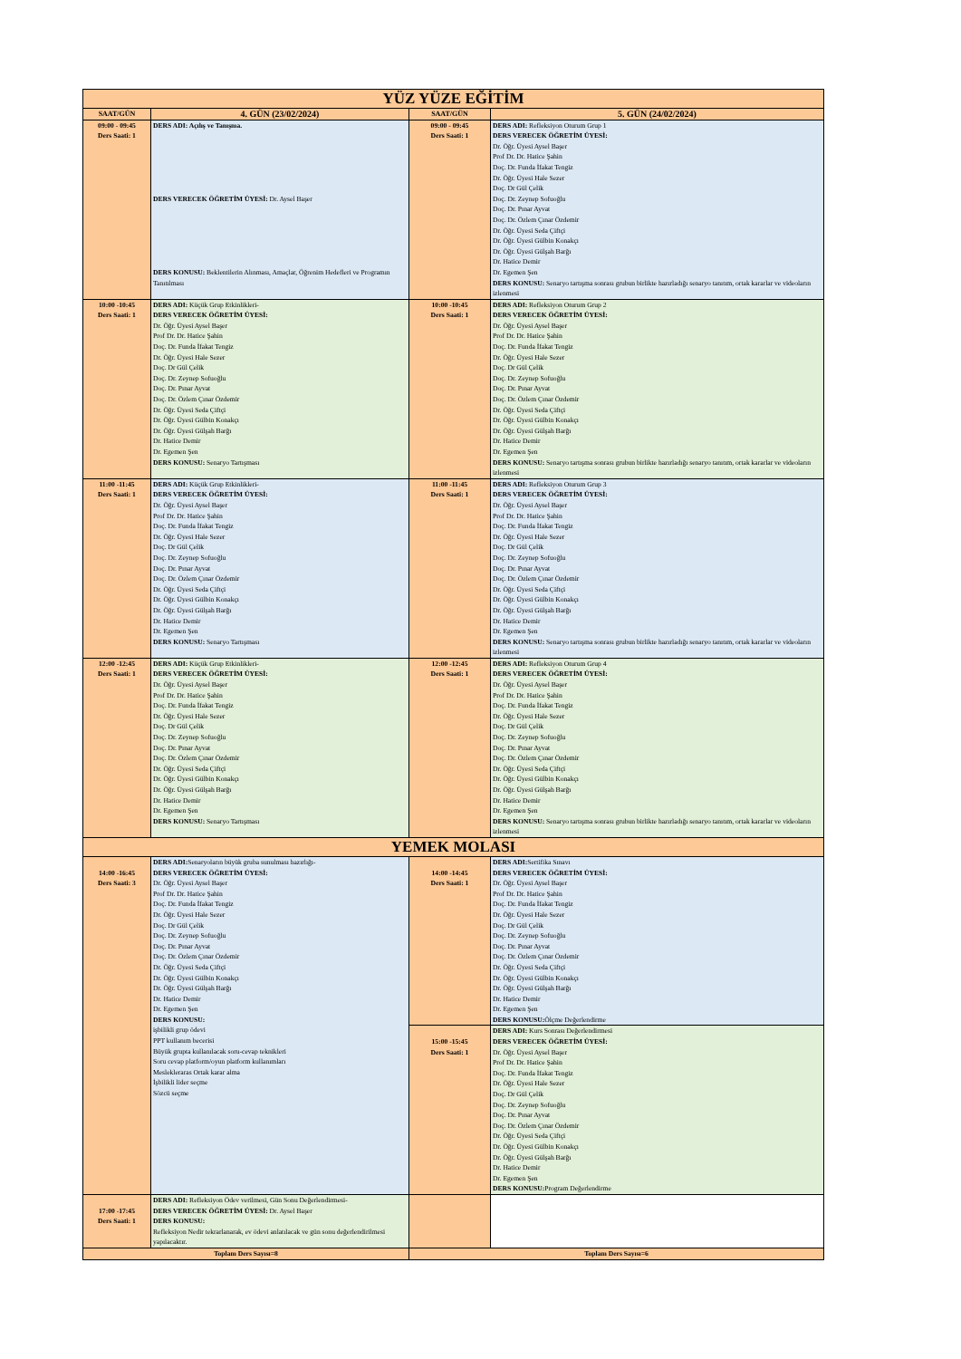| YÜZ YÜZE EĞİTİM | | | |
| SAAT/GÜN | 4. GÜN (23/02/2024) | SAAT/GÜN | 5. GÜN (24/02/2024) |
| 09:00 - 09:45 Ders Saati: 1 | DERS ADI: Açılış ve Tanışma. DERS VERECEK ÖĞRETİM ÜYESİ: Dr. Aysel Başer DERS KONUSU: Beklentilerin Alınması, Amaçlar, Öğrenim Hedefleri ve Programın Tanıtılması | 09:00 - 09:45 Ders Saati: 1 | DERS ADI: Refleksiyon Oturum Grup 1 DERS VERECEK ÖĞRETİM ÜYESİ: Dr. Öğr. Üyesi Aysel Başer Prof Dr. Dr. Hatice Şahin Doç. Dr. Funda İfakat Tengiz Dr. Öğr. Üyesi Hale Sezer Doç. Dr Gül Çelik Doç. Dr. Zeynep Sofuoğlu Doç. Dr. Pınar Ayvat Doç. Dr. Özlem Çınar Özdemir Dr. Öğr. Üyesi Seda Çiftçi Dr. Öğr. Üyesi Gülbin Konakçı Dr. Öğr. Üyesi Gülşah Barğı Dr. Hatice Demir Dr. Egemen Şen DERS KONUSU: Senaryo tartışma sonrası grubun birlikte hazırladığı senaryo tanıtım, ortak kararlar ve videoların izlenmesi |
| 10:00 -10:45 Ders Saati: 1 | DERS ADI: Küçük Grup Etkinlikleri- DERS VERECEK ÖĞRETİM ÜYESİ: Dr. Öğr. Üyesi Aysel Başer Prof Dr. Dr. Hatice Şahin Doç. Dr. Funda İfakat Tengiz Dr. Öğr. Üyesi Hale Sezer Doç. Dr Gül Çelik Doç. Dr. Zeynep Sofuoğlu Doç. Dr. Pınar Ayvat Doç. Dr. Özlem Çınar Özdemir Dr. Öğr. Üyesi Seda Çiftçi Dr. Öğr. Üyesi Gülbin Konakçı Dr. Öğr. Üyesi Gülşah Barğı Dr. Hatice Demir Dr. Egemen Şen DERS KONUSU: Senaryo Tartışması | 10:00 -10:45 Ders Saati: 1 | DERS ADI: Refleksiyon Oturum Grup 2 DERS VERECEK ÖĞRETİM ÜYESİ: Dr. Öğr. Üyesi Aysel Başer Prof Dr. Dr. Hatice Şahin Doç. Dr. Funda İfakat Tengiz Dr. Öğr. Üyesi Hale Sezer Doç. Dr Gül Çelik Doç. Dr. Zeynep Sofuoğlu Doç. Dr. Pınar Ayvat Doç. Dr. Özlem Çınar Özdemir Dr. Öğr. Üyesi Seda Çiftçi Dr. Öğr. Üyesi Gülbin Konakçı Dr. Öğr. Üyesi Gülşah Barğı Dr. Hatice Demir Dr. Egemen Şen DERS KONUSU: Senaryo tartışma sonrası grubun birlikte hazırladığı senaryo tanıtım, ortak kararlar ve videoların izlenmesi |
| 11:00 -11:45 Ders Saati: 1 | DERS ADI: Küçük Grup Etkinlikleri- DERS VERECEK ÖĞRETİM ÜYESİ: Dr. Öğr. Üyesi Aysel Başer Prof Dr. Dr. Hatice Şahin Doç. Dr. Funda İfakat Tengiz Dr. Öğr. Üyesi Hale Sezer Doç. Dr Gül Çelik Doç. Dr. Zeynep Sofuoğlu Doç. Dr. Pınar Ayvat Doç. Dr. Özlem Çınar Özdemir Dr. Öğr. Üyesi Seda Çiftçi Dr. Öğr. Üyesi Gülbin Konakçı Dr. Öğr. Üyesi Gülşah Barğı Dr. Hatice Demir Dr. Egemen Şen DERS KONUSU: Senaryo Tartışması | 11:00 -11:45 Ders Saati: 1 | DERS ADI: Refleksiyon Oturum Grup 3 DERS VERECEK ÖĞRETİM ÜYESİ: Dr. Öğr. Üyesi Aysel Başer Prof Dr. Dr. Hatice Şahin Doç. Dr. Funda İfakat Tengiz Dr. Öğr. Üyesi Hale Sezer Doç. Dr Gül Çelik Doç. Dr. Zeynep Sofuoğlu Doç. Dr. Pınar Ayvat Doç. Dr. Özlem Çınar Özdemir Dr. Öğr. Üyesi Seda Çiftçi Dr. Öğr. Üyesi Gülbin Konakçı Dr. Öğr. Üyesi Gülşah Barğı Dr. Hatice Demir Dr. Egemen Şen DERS KONUSU: Senaryo tartışma sonrası grubun birlikte hazırladığı senaryo tanıtım, ortak kararlar ve videoların izlenmesi |
| 12:00 -12:45 Ders Saati: 1 | DERS ADI: Küçük Grup Etkinlikleri- DERS VERECEK ÖĞRETİM ÜYESİ: Dr. Öğr. Üyesi Aysel Başer Prof Dr. Dr. Hatice Şahin Doç. Dr. Funda İfakat Tengiz Dr. Öğr. Üyesi Hale Sezer Doç. Dr Gül Çelik Doç. Dr. Zeynep Sofuoğlu Doç. Dr. Pınar Ayvat Doç. Dr. Özlem Çınar Özdemir Dr. Öğr. Üyesi Seda Çiftçi Dr. Öğr. Üyesi Gülbin Konakçı Dr. Öğr. Üyesi Gülşah Barğı Dr. Hatice Demir Dr. Egemen Şen DERS KONUSU: Senaryo Tartışması | 12:00 -12:45 Ders Saati: 1 | DERS ADI: Refleksiyon Oturum Grup 4 DERS VERECEK ÖĞRETİM ÜYESİ: Dr. Öğr. Üyesi Aysel Başer Prof Dr. Dr. Hatice Şahin Doç. Dr. Funda İfakat Tengiz Dr. Öğr. Üyesi Hale Sezer Doç. Dr Gül Çelik Doç. Dr. Zeynep Sofuoğlu Doç. Dr. Pınar Ayvat Doç. Dr. Özlem Çınar Özdemir Dr. Öğr. Üyesi Seda Çiftçi Dr. Öğr. Üyesi Gülbin Konakçı Dr. Öğr. Üyesi Gülşah Barğı Dr. Hatice Demir Dr. Egemen Şen DERS KONUSU: Senaryo tartışma sonrası grubun birlikte hazırladığı senaryo tanıtım, ortak kararlar ve videoların izlenmesi |
| YEMEK MOLASI | | | |
| 14:00 -16:45 Ders Saati: 3 | DERS ADI: Senaryoların büyük gruba sunulması hazırlığı- DERS VERECEK ÖĞRETİM ÜYESİ: Dr. Öğr. Üyesi Aysel Başer Prof Dr. Dr. Hatice Şahin Doç. Dr. Funda İfakat Tengiz Dr. Öğr. Üyesi Hale Sezer Doç. Dr Gül Çelik Doç. Dr. Zeynep Sofuoğlu Doç. Dr. Pınar Ayvat Doç. Dr. Özlem Çınar Özdemir Dr. Öğr. Üyesi Seda Çiftçi Dr. Öğr. Üyesi Gülbin Konakçı Dr. Öğr. Üyesi Gülşah Barğı Dr. Hatice Demir Dr. Egemen Şen DERS KONUSU: işbilikli grup ödevi PPT kullanım becerisi Büyük grupta kullanılacak soru-cevap teknikleri Soru cevap platform/oyun platform kullanımları Meslekleraras Ortak karar alma İşbilikli lider seçme Sözcü seçme | 14:00 -14:45 Ders Saati: 1 | DERS ADI: Sertifika Sınavı DERS VERECEK ÖĞRETİM ÜYESİ: Dr. Öğr. Üyesi Aysel Başer Prof Dr. Dr. Hatice Şahin Doç. Dr. Funda İfakat Tengiz Dr. Öğr. Üyesi Hale Sezer Doç. Dr Gül Çelik Doç. Dr. Zeynep Sofuoğlu Doç. Dr. Pınar Ayvat Doç. Dr. Özlem Çınar Özdemir Dr. Öğr. Üyesi Seda Çiftçi Dr. Öğr. Üyesi Gülbin Konakçı Dr. Öğr. Üyesi Gülşah Barğı Dr. Hatice Demir Dr. Egemen Şen DERS KONUSU: Ölçme Değerlendirme |
| | | 15:00 -15:45 Ders Saati: 1 | DERS ADI: Kurs Sonrası Değerlendirmesi DERS VERECEK ÖĞRETİM ÜYESİ: Dr. Öğr. Üyesi Aysel Başer Prof Dr. Dr. Hatice Şahin Doç. Dr. Funda İfakat Tengiz Dr. Öğr. Üyesi Hale Sezer Doç. Dr Gül Çelik Doç. Dr. Zeynep Sofuoğlu Doç. Dr. Pınar Ayvat Doç. Dr. Özlem Çınar Özdemir Dr. Öğr. Üyesi Seda Çiftçi Dr. Öğr. Üyesi Gülbin Konakçı Dr. Öğr. Üyesi Gülşah Barğı Dr. Hatice Demir Dr. Egemen Şen DERS KONUSU: Program Değerlendirme |
| 17:00 -17:45 Ders Saati: 1 | DERS ADI: Refleksiyon Ödev verilmesi, Gün Sonu Değerlendirmesi- DERS VERECEK ÖĞRETİM ÜYESİ: Dr. Aysel Başer DERS KONUSU: Refleksiyon Nedir tekrarlanarak, ev ödevi anlatılacak ve gün sonu değerlendirilmesi yapılacaktır. | | |
| Toplam Ders Sayısı=8 | | Toplam Ders Sayısı=6 | |